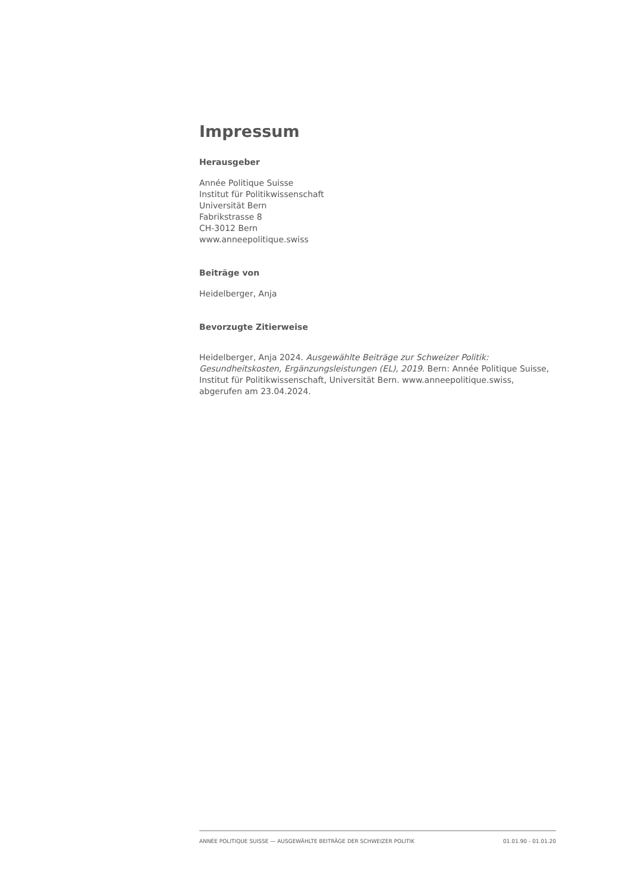Impressum
Herausgeber
Année Politique Suisse
Institut für Politikwissenschaft
Universität Bern
Fabrikstrasse 8
CH-3012 Bern
www.anneepolitique.swiss
Beiträge von
Heidelberger, Anja
Bevorzugte Zitierweise
Heidelberger, Anja 2024. Ausgewählte Beiträge zur Schweizer Politik: Gesundheitskosten, Ergänzungsleistungen (EL), 2019. Bern: Année Politique Suisse, Institut für Politikwissenschaft, Universität Bern. www.anneepolitique.swiss, abgerufen am 23.04.2024.
ANNÉE POLITIQUE SUISSE — AUSGEWÄHLTE BEITRÄGE DER SCHWEIZER POLITIK 01.01.90 - 01.01.20